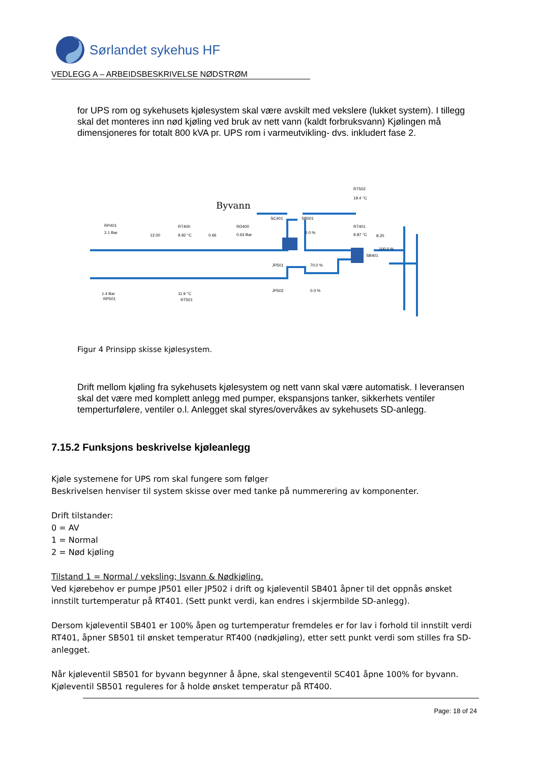Sørlandet sykehus HF
VEDLEGG A – ARBEIDSBESKRIVELSE NØDSTRØM
for UPS rom og sykehusets kjølesystem skal være avskilt med vekslere (lukket system). I tillegg skal det monteres inn nød kjøling ved bruk av nett vann (kaldt forbruksvann) Kjølingen må dimensjoneres for totalt 800 kVA pr. UPS rom i varmeutvikling- dvs. inkludert fase 2.
Byvann
RT502
19.4 °C
SC401
SB501
RP401
2.1 Bar
RT400
12.00
9.92 °C
0.66
RD400
0.63 Bar
0.0 %
RT401
9.87 °C
8.20
100.0 %
SB401
JP501
70.0 %
JP502
0.0 %
1.4 Bar
RP501
11.9 °C
RT501
Figur 4 Prinsipp skisse kjølesystem.
Drift mellom kjøling fra sykehusets kjølesystem og nett vann skal være automatisk. I leveransen skal det være med komplett anlegg med pumper, ekspansjons tanker, sikkerhets ventiler temperturfølere, ventiler o.l. Anlegget skal styres/overvåkes av sykehusets SD-anlegg.
7.15.2 Funksjons beskrivelse kjøleanlegg
Kjøle systemene for UPS rom skal fungere som følger
Beskrivelsen henviser til system skisse over med tanke på nummerering av komponenter.
Drift tilstander:
0 = AV
1 = Normal
2 = Nød kjøling
Tilstand 1 = Normal / veksling; Isvann & Nødkjøling.
Ved kjørebehov er pumpe JP501 eller JP502 i drift og kjøleventil SB401 åpner til det oppnås ønsket innstilt turtemperatur på RT401. (Sett punkt verdi, kan endres i skjermbilde SD-anlegg).
Dersom kjøleventil SB401 er 100% åpen og turtemperatur fremdeles er for lav i forhold til innstilt verdi RT401, åpner SB501 til ønsket temperatur RT400 (nødkjøling), etter sett punkt verdi som stilles fra SD-anlegget.
Når kjøleventil SB501 for byvann begynner å åpne, skal stengeventil SC401 åpne 100% for byvann. Kjøleventil SB501 reguleres for å holde ønsket temperatur på RT400.
Page: 18 of 24